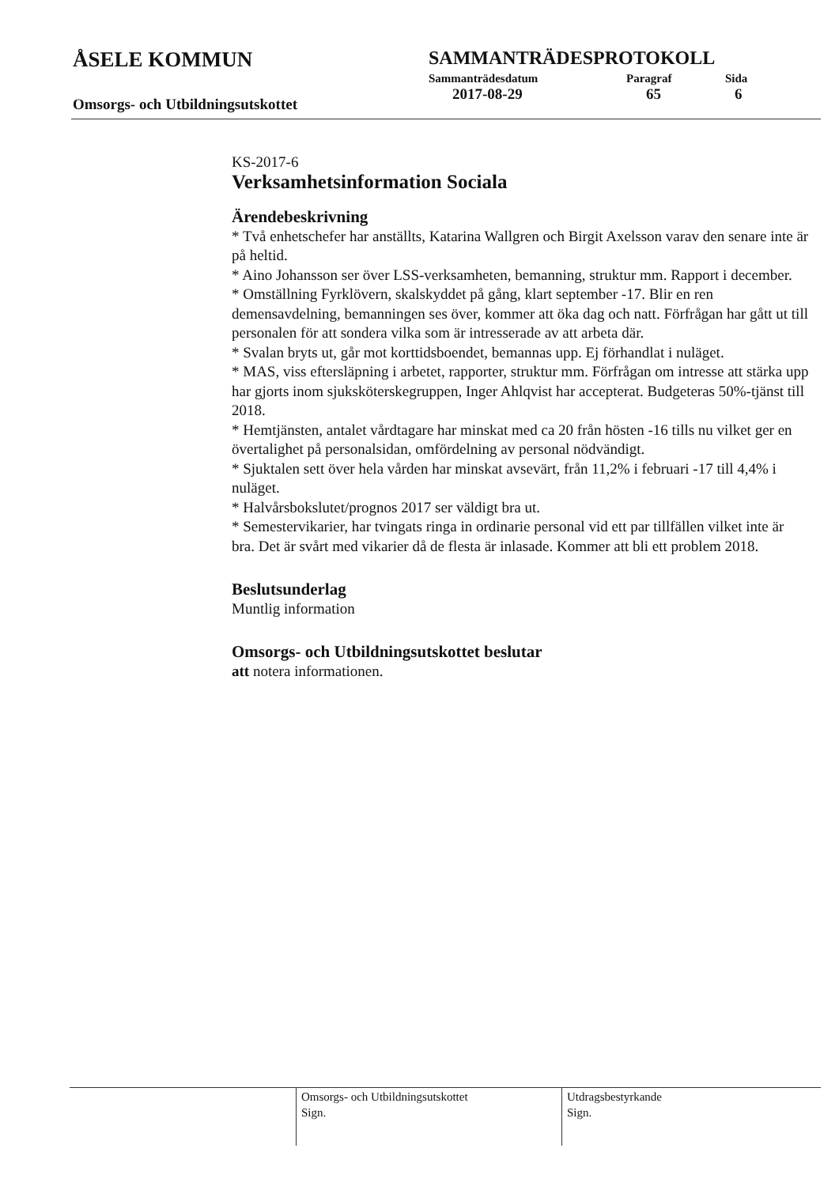ÅSELE KOMMUN
Omsorgs- och Utbildningsutskottet
SAMMANTRÄDESPROTOKOLL
| Sammanträdesdatum | Paragraf | Sida |
| --- | --- | --- |
| 2017-08-29 | 65 | 6 |
KS-2017-6
Verksamhetsinformation Sociala
Ärendebeskrivning
* Två enhetschefer har anställts, Katarina Wallgren och Birgit Axelsson varav den senare inte är på heltid.
* Aino Johansson ser över LSS-verksamheten, bemanning, struktur mm. Rapport i december.
* Omställning Fyrklövern, skalskyddet på gång, klart september -17. Blir en ren demensavdelning, bemanningen ses över, kommer att öka dag och natt. Förfrågan har gått ut till personalen för att sondera vilka som är intresserade av att arbeta där.
* Svalan bryts ut, går mot korttidsboendet, bemannas upp. Ej förhandlat i nuläget.
* MAS, viss eftersläpning i arbetet, rapporter, struktur mm. Förfrågan om intresse att stärka upp har gjorts inom sjuksköterskegruppen, Inger Ahlqvist har accepterat. Budgeteras 50%-tjänst till 2018.
* Hemtjänsten, antalet vårdtagare har minskat med ca 20 från hösten -16 tills nu vilket ger en övertalighet på personalsidan, omfördelning av personal nödvändigt.
* Sjuktalen sett över hela vården har minskat avsevärt, från 11,2% i februari -17 till 4,4% i nuläget.
* Halvårsbokslutet/prognos 2017 ser väldigt bra ut.
* Semestervikarier, har tvingats ringa in ordinarie personal vid ett par tillfällen vilket inte är bra. Det är svårt med vikarier då de flesta är inlasade. Kommer att bli ett problem 2018.
Beslutsunderlag
Muntlig information
Omsorgs- och Utbildningsutskottet beslutar
att notera informationen.
Omsorgs- och Utbildningsutskottet
Sign.
Utdragsbestyrkande
Sign.